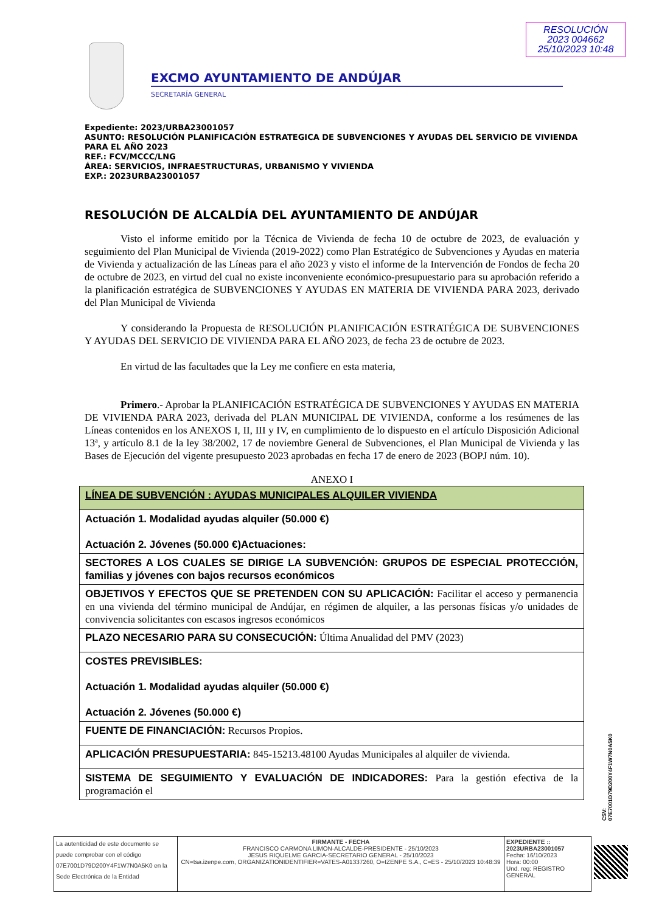RESOLUCIÓN
2023 004662
25/10/2023 10:48
EXCMO AYUNTAMIENTO DE ANDÚJAR
SECRETARÍA GENERAL
Expediente: 2023/URBA23001057
ASUNTO: RESOLUCIÓN PLANIFICACIÓN ESTRATEGICA DE SUBVENCIONES Y AYUDAS DEL SERVICIO DE VIVIENDA PARA EL AÑO 2023
REF.: FCV/MCCC/LNG
ÁREA: SERVICIOS, INFRAESTRUCTURAS, URBANISMO Y VIVIENDA
EXP.: 2023URBA23001057
RESOLUCIÓN DE ALCALDÍA DEL AYUNTAMIENTO DE ANDÚJAR
Visto el informe emitido por la Técnica de Vivienda de fecha 10 de octubre de 2023, de evaluación y seguimiento del Plan Municipal de Vivienda (2019-2022) como Plan Estratégico de Subvenciones y Ayudas en materia de Vivienda y actualización de las Líneas para el año 2023 y visto el informe de la Intervención de Fondos de fecha 20 de octubre de 2023, en virtud del cual no existe inconveniente económico-presupuestario para su aprobación referido a la planificación estratégica de SUBVENCIONES Y AYUDAS EN MATERIA DE VIVIENDA PARA 2023, derivado del Plan Municipal de Vivienda
Y considerando la Propuesta de RESOLUCIÓN PLANIFICACIÓN ESTRATÉGICA DE SUBVENCIONES Y AYUDAS DEL SERVICIO DE VIVIENDA PARA EL AÑO 2023, de fecha 23 de octubre de 2023.
En virtud de las facultades que la Ley me confiere en esta materia,
Primero.- Aprobar la PLANIFICACIÓN ESTRATÉGICA DE SUBVENCIONES Y AYUDAS EN MATERIA DE VIVIENDA PARA 2023, derivada del PLAN MUNICIPAL DE VIVIENDA, conforme a los resúmenes de las Líneas contenidos en los ANEXOS I, II, III y IV, en cumplimiento de lo dispuesto en el artículo Disposición Adicional 13ª, y artículo 8.1 de la ley 38/2002, 17 de noviembre General de Subvenciones, el Plan Municipal de Vivienda y las Bases de Ejecución del vigente presupuesto 2023 aprobadas en fecha 17 de enero de 2023 (BOPJ núm. 10).
ANEXO I
| LÍNEA DE SUBVENCIÓN : AYUDAS MUNICIPALES ALQUILER VIVIENDA |
| Actuación 1. Modalidad ayudas alquiler (50.000 €) Actuación 2. Jóvenes (50.000 €)Actuaciones: |
| SECTORES A LOS CUALES SE DIRIGE LA SUBVENCIÓN: GRUPOS DE ESPECIAL PROTECCIÓN, familias y jóvenes con bajos recursos económicos |
| OBJETIVOS Y EFECTOS QUE SE PRETENDEN CON SU APLICACIÓN: Facilitar el acceso y permanencia en una vivienda del término municipal de Andújar, en régimen de alquiler, a las personas físicas y/o unidades de convivencia solicitantes con escasos ingresos económicos |
| PLAZO NECESARIO PARA SU CONSECUCIÓN: Última Anualidad del PMV (2023) |
| COSTES PREVISIBLES: Actuación 1. Modalidad ayudas alquiler (50.000 €) Actuación 2. Jóvenes (50.000 €) |
| FUENTE DE FINANCIACIÓN: Recursos Propios. |
| APLICACIÓN PRESUPUESTARIA: 845-15213.48100 Ayudas Municipales al alquiler de vivienda. |
| SISTEMA DE SEGUIMIENTO Y EVALUACIÓN DE INDICADORES: Para la gestión efectiva de la programación el |
CSV: 07E7001D79D200Y4F1W7N0A5K0
La autenticidad de este documento se puede comprobar con el código 07E7001D79D200Y4F1W7N0A5K0 en la Sede Electrónica de la Entidad
FIRMANTE - FECHA
FRANCISCO CARMONA LIMON-ALCALDE-PRESIDENTE - 25/10/2023
JESUS RIQUELME GARCIA-SECRETARIO GENERAL - 25/10/2023
CN=tsa.izenpe.com, ORGANIZATIONIDENTIFIER=VATES-A01337260, O=IZENPE S.A., C=ES - 25/10/2023 10:48:39
EXPEDIENTE ::
2023URBA23001057
Fecha: 16/10/2023
Hora: 00:00
Und. reg: REGISTRO GENERAL